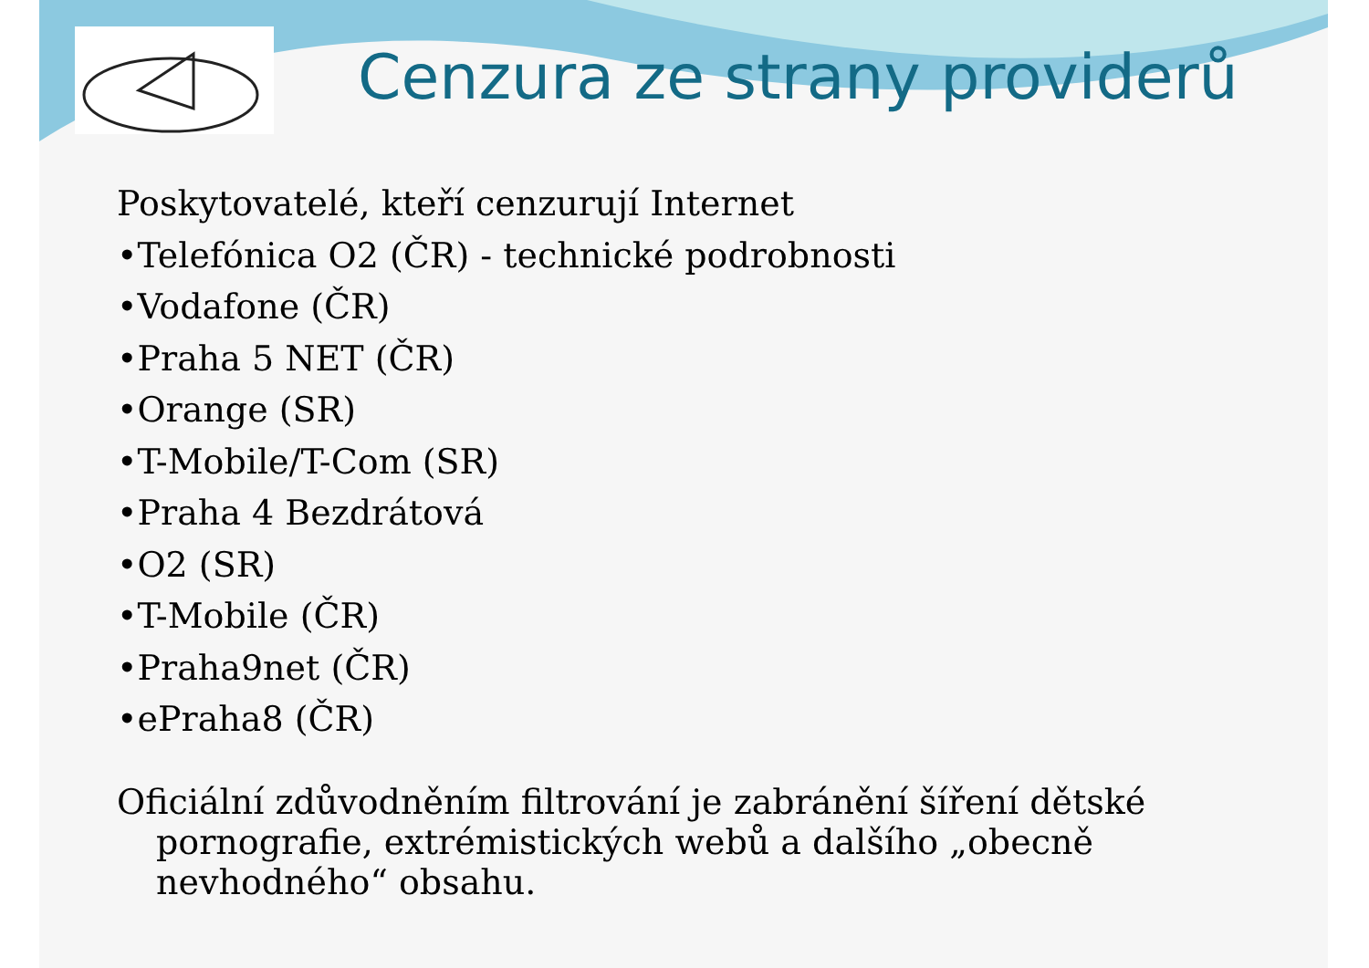Cenzura ze strany providerů
Poskytovatelé, kteří cenzurují Internet
•Telefónica O2 (ČR) - technické podrobnosti
•Vodafone (ČR)
•Praha 5 NET (ČR)
•Orange (SR)
•T-Mobile/T-Com (SR)
•Praha 4 Bezdrátová
•O2 (SR)
•T-Mobile (ČR)
•Praha9net (ČR)
•ePraha8 (ČR)
Oficiální zdůvodněním filtrování je zabránění šíření dětské pornografie, extrémistických webů a dalšího „obecně nevhodného“ obsahu.